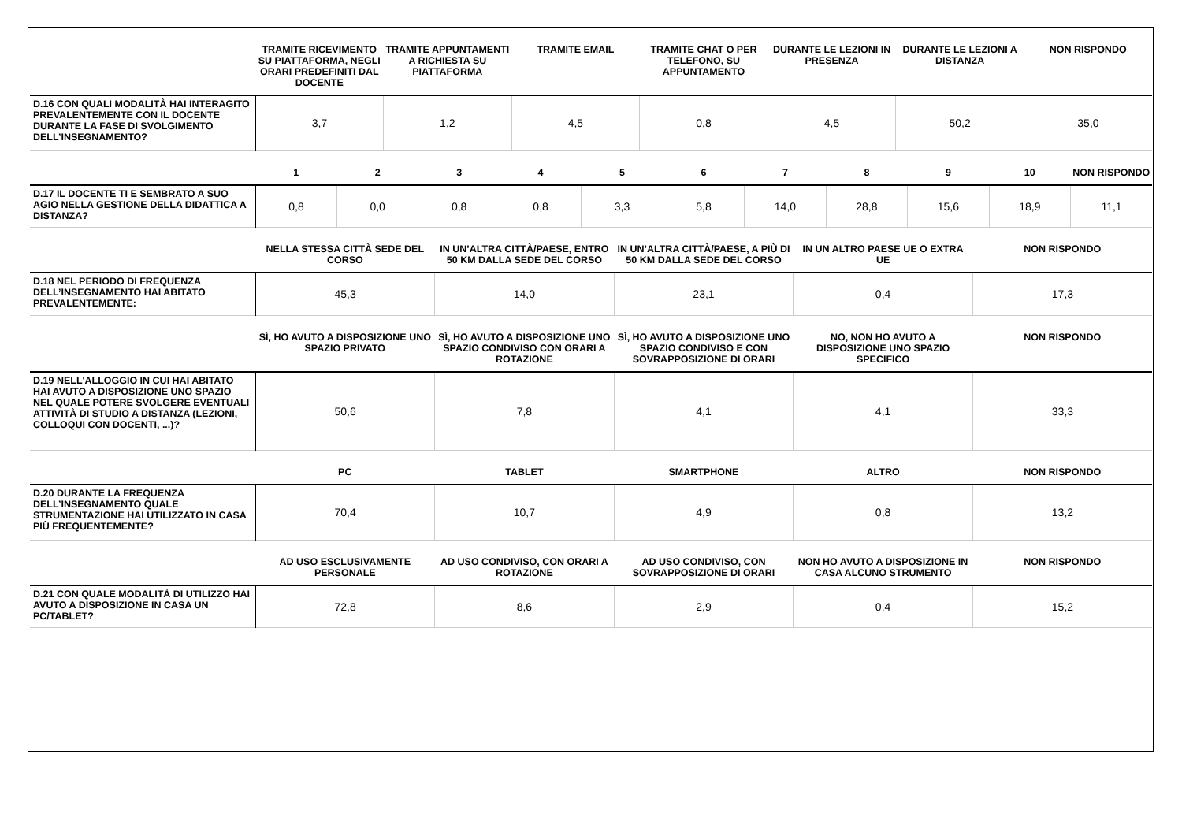| | TRAMITE RICEVIMENTO SU PIATTAFORMA, NEGLI ORARI PREDEFINITI DAL DOCENTE | TRAMITE APPUNTAMENTI A RICHIESTA SU PIATTAFORMA | TRAMITE EMAIL | TRAMITE CHAT O PER TELEFONO, SU APPUNTAMENTO | DURANTE LE LEZIONI IN PRESENZA | DURANTE LE LEZIONI A DISTANZA | NON RISPONDO |
| --- | --- | --- | --- | --- | --- | --- | --- |
| D.16 CON QUALI MODALITÀ HAI INTERAGITO PREVALENTEMENTE CON IL DOCENTE DURANTE LA FASE DI SVOLGIMENTO DELL’INSEGNAMENTO? | 3,7 | 1,2 | 4,5 | 0,8 | 4,5 | 50,2 | 35,0 |
| | 1 | 2 | 3 | 4 | 5 | 6 | 7 | 8 | 9 | 10 | NON RISPONDO |
| --- | --- | --- | --- | --- | --- | --- | --- | --- | --- | --- | --- |
| D.17 IL DOCENTE TI E SEMBRATO A SUO AGIO NELLA GESTIONE DELLA DIDATTICA A DISTANZA? | 0,8 | 0,0 | 0,8 | 0,8 | 3,3 | 5,8 | 14,0 | 28,8 | 15,6 | 18,9 | 11,1 |
| | NELLA STESSA CITTÀ SEDE DEL CORSO | IN UN’ALTRA CITTÀ/PAESE, ENTRO 50 KM DALLA SEDE DEL CORSO | IN UN’ALTRA CITTÀ/PAESE, A PIÙ DI 50 KM DALLA SEDE DEL CORSO | IN UN ALTRO PAESE UE O EXTRA UE | NON RISPONDO |
| --- | --- | --- | --- | --- | --- |
| D.18 NEL PERIODO DI FREQUENZA DELL’INSEGNAMENTO HAI ABITATO PREVALENTEMENTE: | 45,3 | 14,0 | 23,1 | 0,4 | 17,3 |
| | SÌ, HO AVUTO A DISPOSIZIONE UNO SPAZIO PRIVATO | SÌ, HO AVUTO A DISPOSIZIONE UNO SPAZIO CONDIVISO CON ORARI A ROTAZIONE | SÌ, HO AVUTO A DISPOSIZIONE UNO SPAZIO CONDIVISO E CON SOVRAPPOSIZIONE DI ORARI | NO, NON HO AVUTO A DISPOSIZIONE UNO SPAZIO SPECIFICO | NON RISPONDO |
| --- | --- | --- | --- | --- | --- |
| D.19 NELL'ALLOGGIO IN CUI HAI ABITATO HAI AVUTO A DISPOSIZIONE UNO SPAZIO NEL QUALE POTERE SVOLGERE EVENTUALI ATTIVITÀ DI STUDIO A DISTANZA (LEZIONI, COLLOQUI CON DOCENTI, ...)? | 50,6 | 7,8 | 4,1 | 4,1 | 33,3 |
| | PC | TABLET | SMARTPHONE | ALTRO | NON RISPONDO |
| --- | --- | --- | --- | --- | --- |
| D.20 DURANTE LA FREQUENZA DELL’INSEGNAMENTO QUALE STRUMENTAZIONE HAI UTILIZZATO IN CASA PIÙ FREQUENTEMENTE? | 70,4 | 10,7 | 4,9 | 0,8 | 13,2 |
| | AD USO ESCLUSIVAMENTE PERSONALE | AD USO CONDIVISO, CON ORARI A ROTAZIONE | AD USO CONDIVISO, CON SOVRAPPOSIZIONE DI ORARI | NON HO AVUTO A DISPOSIZIONE IN CASA ALCUNO STRUMENTO | NON RISPONDO |
| --- | --- | --- | --- | --- | --- |
| D.21 CON QUALE MODALITÀ DI UTILIZZO HAI AVUTO A DISPOSIZIONE IN CASA UN PC/TABLET? | 72,8 | 8,6 | 2,9 | 0,4 | 15,2 |